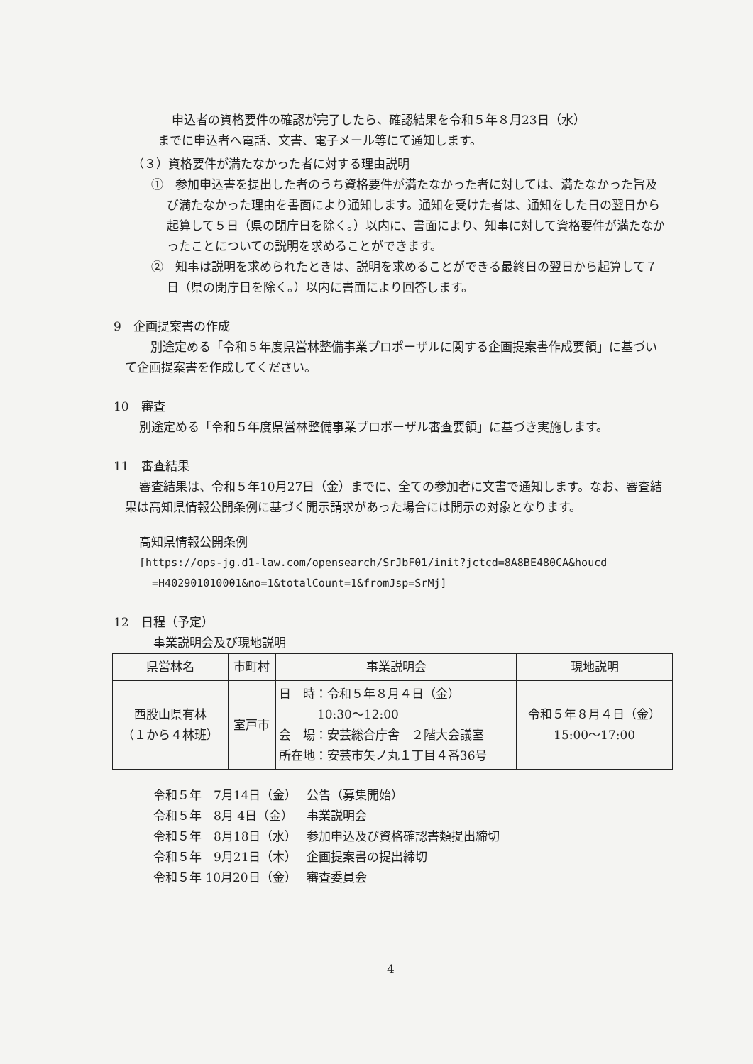申込者の資格要件の確認が完了したら、確認結果を令和５年８月23日（水）
までに申込者へ電話、文書、電子メール等にて通知します。
（３）資格要件が満たなかった者に対する理由説明
①　参加申込書を提出した者のうち資格要件が満たなかった者に対しては、満たなかった旨及び満たなかった理由を書面により通知します。通知を受けた者は、通知をした日の翌日から起算して５日（県の閉庁日を除く。）以内に、書面により、知事に対して資格要件が満たなかったことについての説明を求めることができます。
②　知事は説明を求められたときは、説明を求めることができる最終日の翌日から起算して７日（県の閉庁日を除く。）以内に書面により回答します。
9　企画提案書の作成
別途定める「令和５年度県営林整備事業プロポーザルに関する企画提案書作成要領」に基づいて企画提案書を作成してください。
10　審査
別途定める「令和５年度県営林整備事業プロポーザル審査要領」に基づき実施します。
11　審査結果
審査結果は、令和５年10月27日（金）までに、全ての参加者に文書で通知します。なお、審査結果は高知県情報公開条例に基づく開示請求があった場合には開示の対象となります。
高知県情報公開条例
[https://ops-jg.d1-law.com/opensearch/SrJbF01/init?jctcd=8A8BE480CA&houcd
=H402901010001&no=1&totalCount=1&fromJsp=SrMj]
12　日程（予定）
事業説明会及び現地説明
| 県営林名 | 市町村 | 事業説明会 | 現地説明 |
| --- | --- | --- | --- |
| 西股山県有林 （１から４林班） | 室戸市 | 日 時：令和５年８月４日（金） 10:30～12:00 会 場：安芸総合庁舎 ２階大会議室 所在地：安芸市矢ノ丸１丁目４番36号 | 令和５年８月４日（金） 15:00～17:00 |
| 令和５年 7月14日（金） | 公告（募集開始） |
| 令和５年 8月 4日（金） | 事業説明会 |
| 令和５年 8月18日（水） | 参加申込及び資格確認書類提出締切 |
| 令和５年 9月21日（木） | 企画提案書の提出締切 |
| 令和５年 10月20日（金） | 審査委員会 |
4